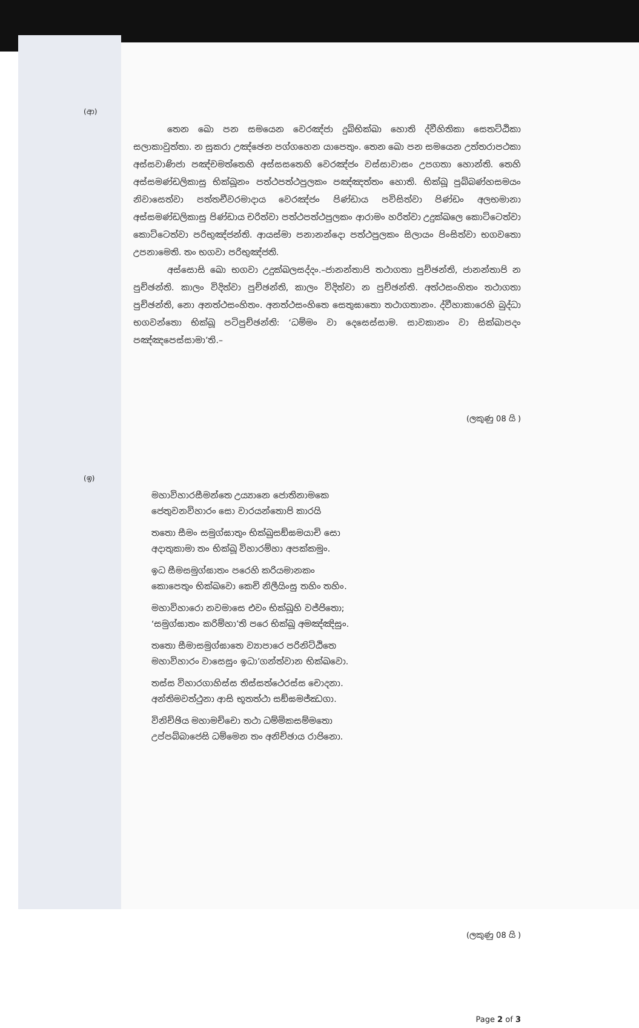(ආ)
    තෙන ඛො පන සමයෙන වෙරඤ්ජා දුබ්භික්ඛා හොති ද්වීහිතිකා සෙතට්ඨිකා සලාකාවුත්තා. න සුකරා උඤ්ඡෙන පග්ගහෙන යාපෙතුං. තෙන ඛො පන සමයෙන උත්තරාපථකා අස්සවාණිජා පඤ්චමත්තෙහි අස්සසතෙහි වෙරඤ්ජං වස්සාවාසං උපගතා හොන්ති. තෙහි අස්සමණ්ඩලිකාසු භික්ඛූනං පත්ථපත්ථපුලකං පඤ්ඤත්තං හොති. භික්ඛූ පුබ්බණ්හසමයං නිවාසෙත්වා පත්තචීවරමාදාය වෙරඤ්ජං පිණ්ඩාය පවිසිත්වා පිණ්ඩං අලභමානා අස්සමණ්ඩලිකාසු පිණ්ඩාය චරිත්වා පත්ථපත්ථපුලකං ආරාමං හරිත්වා උදුක්ඛලෙ කොට්ටෙත්වා කොට්ටෙත්වා පරිභුඤ්ජන්ති. ආයස්මා පනානන්දො පත්ථපුලකං සිලායං පිංසිත්වා භගවතො උපනාමෙති. තං භගවා පරිභුඤ්ජති.
    අස්සොසි ඛො භගවා උදුක්ඛලසද්දං.–ජානන්තාපි තථාගතා පුච්ඡන්ති, ජානන්තාපි න පුච්ඡන්ති. කාලං විදිත්වා පුච්ඡන්ති, කාලං විදිත්වා න පුච්ඡන්ති. අත්ථසංහිතං තථාගතා පුච්ඡන්ති, නො අනත්ථසංහිතං. අනත්ථසංහිතෙ සෙතුඝාතො තථාගතානං. ද්වීහාකාරෙහි බුද්ධා භගවන්තො භික්ඛූ පටිපුච්ඡන්ති: ‘ධම්මං වා දෙසෙස්සාම. සාවකානං වා සික්ඛාපදං පඤ්ඤපෙස්සාමා’ති.–
(ලකුණු 08 යි )
(ඉ)
මහාවිහාරසීමන්තෙ උය්‍යානෙ ජොතිනාමකෙ
ජෙතුවනවිහාරං සො වාරයන්තොපි කාරයි
තතො සීමං සමුග්ඝාතුං භික්ඛුසඞ්ඝමයාචි සො
අදාතුකාමා තං භික්ඛූ විහාරම්හා අපක්කමුං.
ඉධ සීමසමුග්ඝාතං පරෙහි කරියමානකං
කොපෙතුං භික්ඛවො කෙචි නිලීයිංසු තහිං තහිං.
මහාවිහාරො නවමාසෙ එවං භික්ඛූහි වජ්ජිතො;
‘සමුග්ඝාතං කරිම්හා’ති පරෙ භික්ඛූ අමඤ්ඤිසුං.
තතො සීමාසමුග්ඝාතෙ ව්‍යාපාරෙ පරිනිට්ඨිතෙ
මහාවිහාරං වාසෙසුං ඉධා’ගන්ත්වාන භික්ඛවො.
තස්ස විහාරගාහිස්ස තිස්සත්ථෙරස්ස චොදනා.
අන්තිමවත්ථුනා ආසි භූතත්ථා සඞ්ඝමජ්ඣගා.
විනිච්ඡිය මහාමච්චො තථා ධම්මිකසම්මතො
උප්පබ්බාජෙසි ධම්මෙන තං අනිච්ඡාය රාජිනො.
(ලකුණු 08 යි )
Page 2 of 3